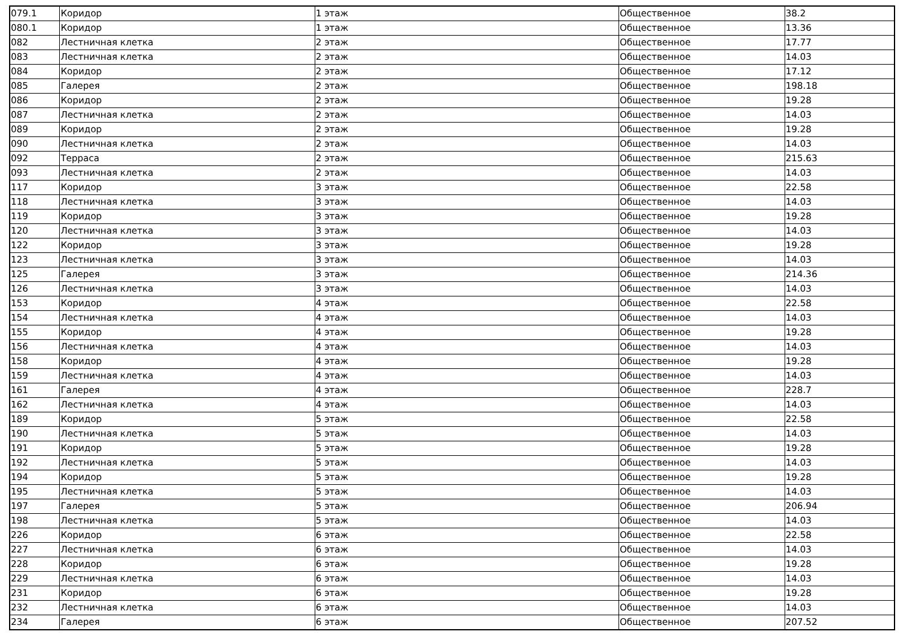| 079.1 | Коридор | 1 этаж | Общественное | 38.2 |
| 080.1 | Коридор | 1 этаж | Общественное | 13.36 |
| 082 | Лестничная клетка | 2 этаж | Общественное | 17.77 |
| 083 | Лестничная клетка | 2 этаж | Общественное | 14.03 |
| 084 | Коридор | 2 этаж | Общественное | 17.12 |
| 085 | Галерея | 2 этаж | Общественное | 198.18 |
| 086 | Коридор | 2 этаж | Общественное | 19.28 |
| 087 | Лестничная клетка | 2 этаж | Общественное | 14.03 |
| 089 | Коридор | 2 этаж | Общественное | 19.28 |
| 090 | Лестничная клетка | 2 этаж | Общественное | 14.03 |
| 092 | Терраса | 2 этаж | Общественное | 215.63 |
| 093 | Лестничная клетка | 2 этаж | Общественное | 14.03 |
| 117 | Коридор | 3 этаж | Общественное | 22.58 |
| 118 | Лестничная клетка | 3 этаж | Общественное | 14.03 |
| 119 | Коридор | 3 этаж | Общественное | 19.28 |
| 120 | Лестничная клетка | 3 этаж | Общественное | 14.03 |
| 122 | Коридор | 3 этаж | Общественное | 19.28 |
| 123 | Лестничная клетка | 3 этаж | Общественное | 14.03 |
| 125 | Галерея | 3 этаж | Общественное | 214.36 |
| 126 | Лестничная клетка | 3 этаж | Общественное | 14.03 |
| 153 | Коридор | 4 этаж | Общественное | 22.58 |
| 154 | Лестничная клетка | 4 этаж | Общественное | 14.03 |
| 155 | Коридор | 4 этаж | Общественное | 19.28 |
| 156 | Лестничная клетка | 4 этаж | Общественное | 14.03 |
| 158 | Коридор | 4 этаж | Общественное | 19.28 |
| 159 | Лестничная клетка | 4 этаж | Общественное | 14.03 |
| 161 | Галерея | 4 этаж | Общественное | 228.7 |
| 162 | Лестничная клетка | 4 этаж | Общественное | 14.03 |
| 189 | Коридор | 5 этаж | Общественное | 22.58 |
| 190 | Лестничная клетка | 5 этаж | Общественное | 14.03 |
| 191 | Коридор | 5 этаж | Общественное | 19.28 |
| 192 | Лестничная клетка | 5 этаж | Общественное | 14.03 |
| 194 | Коридор | 5 этаж | Общественное | 19.28 |
| 195 | Лестничная клетка | 5 этаж | Общественное | 14.03 |
| 197 | Галерея | 5 этаж | Общественное | 206.94 |
| 198 | Лестничная клетка | 5 этаж | Общественное | 14.03 |
| 226 | Коридор | 6 этаж | Общественное | 22.58 |
| 227 | Лестничная клетка | 6 этаж | Общественное | 14.03 |
| 228 | Коридор | 6 этаж | Общественное | 19.28 |
| 229 | Лестничная клетка | 6 этаж | Общественное | 14.03 |
| 231 | Коридор | 6 этаж | Общественное | 19.28 |
| 232 | Лестничная клетка | 6 этаж | Общественное | 14.03 |
| 234 | Галерея | 6 этаж | Общественное | 207.52 |